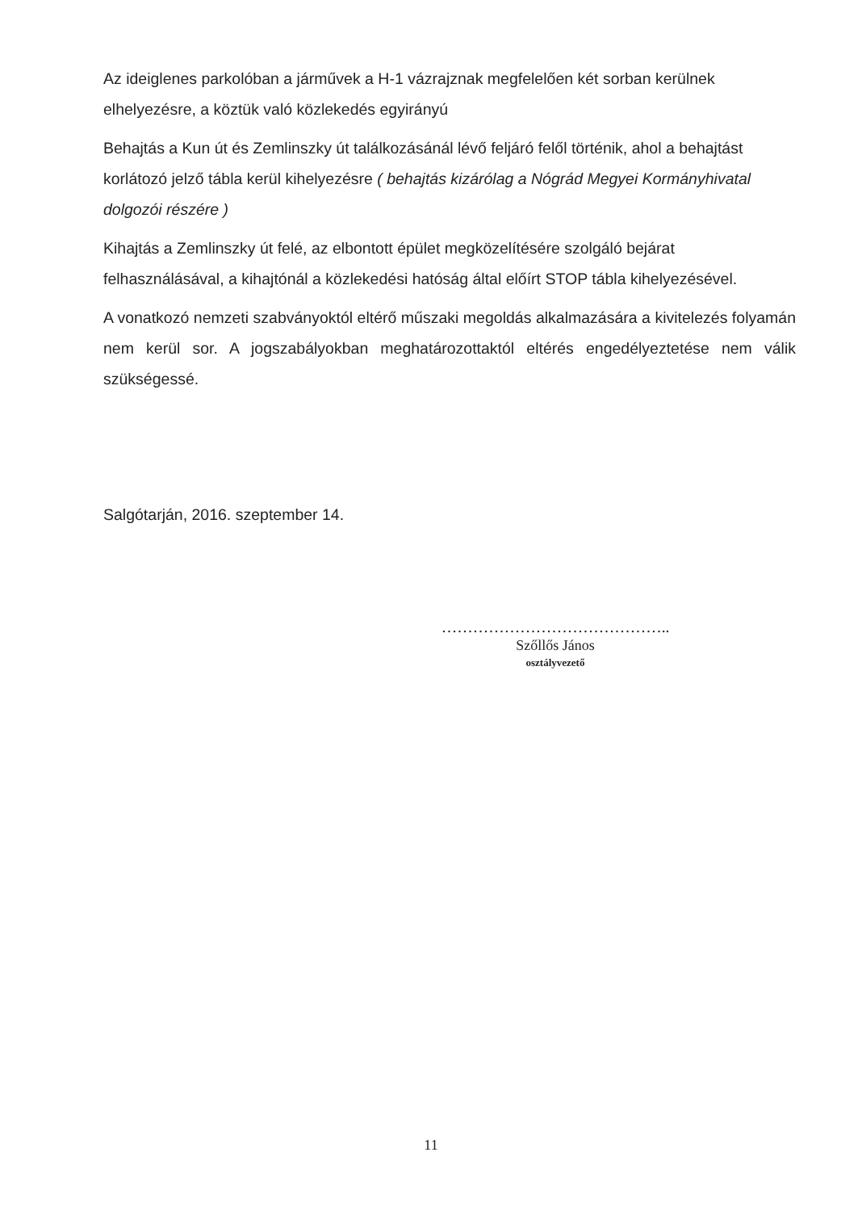Az ideiglenes parkolóban a járművek a H-1 vázrajznak megfelelően két sorban kerülnek elhelyezésre, a köztük való közlekedés egyirányú
Behajtás a Kun út és Zemlinszky út találkozásánál lévő feljáró felől történik, ahol a behajtást korlátozó jelző tábla kerül kihelyezésre ( behajtás kizárólag a Nógrád Megyei Kormányhivatal dolgozói részére )
Kihajtás a Zemlinszky út felé, az elbontott épület megközelítésére szolgáló bejárat felhasználásával, a kihajtónál a közlekedési hatóság által előírt STOP tábla kihelyezésével.
A vonatkozó nemzeti szabványoktól eltérő műszaki megoldás alkalmazására a kivitelezés folyamán nem kerül sor. A jogszabályokban meghatározottaktól eltérés engedélyeztetése nem válik szükségessé.
Salgótarján, 2016. szeptember 14.
……………………………………..
Szőllős János
osztályvezető
11